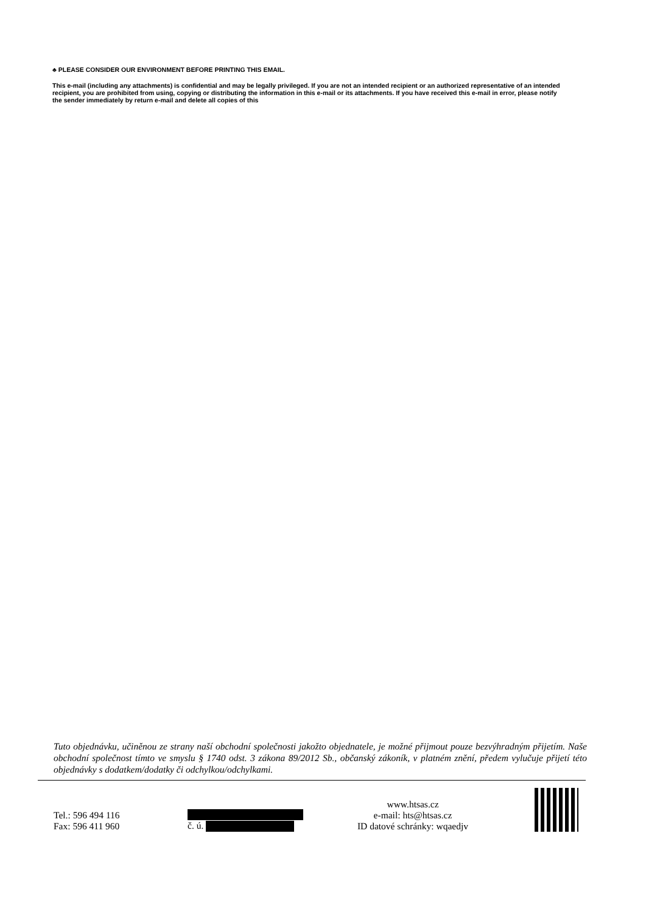♣ PLEASE CONSIDER OUR ENVIRONMENT BEFORE PRINTING THIS EMAIL.
This e-mail (including any attachments) is confidential and may be legally privileged. If you are not an intended recipient or an authorized representative of an intended recipient, you are prohibited from using, copying or distributing the information in this e-mail or its attachments. If you have received this e-mail in error, please notify the sender immediately by return e-mail and delete all copies of this
Tuto objednávku, učiněnou ze strany naší obchodní společnosti jakožto objednatele, je možné přijmout pouze bezvýhradným přijetím. Naše obchodní společnost tímto ve smyslu § 1740 odst. 3 zákona 89/2012 Sb., občanský zákoník, v platném znění, předem vylučuje přijetí této objednávky s dodatkem/dodatky či odchylkou/odchylkami.
Tel.: 596 494 116
Fax: 596 411 960
č. ú.
www.htsas.cz
e-mail: hts@htsas.cz
ID datové schránky: wqaedjv